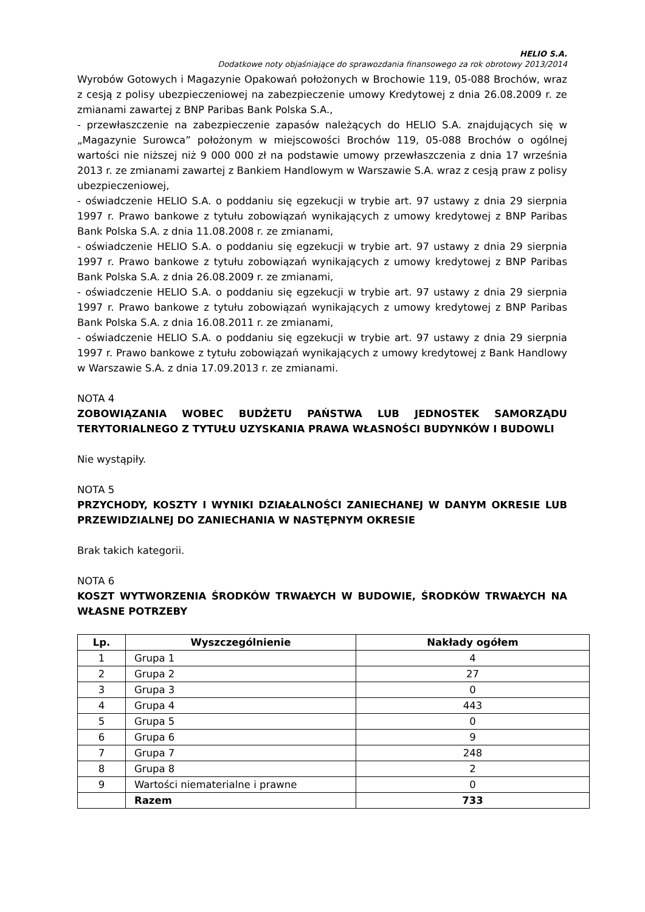HELIO S.A.
Dodatkowe noty objaśniające do sprawozdania finansowego za rok obrotowy 2013/2014
Wyrobów Gotowych i Magazynie Opakowań położonych w Brochowie 119, 05-088 Brochów, wraz z cesją z polisy ubezpieczeniowej na zabezpieczenie umowy Kredytowej z dnia 26.08.2009 r. ze zmianami zawartej z BNP Paribas Bank Polska S.A.,
- przewłaszczenie na zabezpieczenie zapasów należących do HELIO S.A. znajdujących się w „Magazynie Surowca” położonym w miejscowości Brochów 119, 05-088 Brochów o ogólnej wartości nie niższej niż 9 000 000 zł na podstawie umowy przewłaszczenia z dnia 17 września 2013 r. ze zmianami zawartej z Bankiem Handlowym w Warszawie S.A. wraz z cesją praw z polisy ubezpieczeniowej,
- oświadczenie HELIO S.A. o poddaniu się egzekucji w trybie art. 97 ustawy z dnia 29 sierpnia 1997 r. Prawo bankowe z tytułu zobowiązań wynikających z umowy kredytowej z BNP Paribas Bank Polska S.A. z dnia 11.08.2008 r. ze zmianami,
- oświadczenie HELIO S.A. o poddaniu się egzekucji w trybie art. 97 ustawy z dnia 29 sierpnia 1997 r. Prawo bankowe z tytułu zobowiązań wynikających z umowy kredytowej z BNP Paribas Bank Polska S.A. z dnia 26.08.2009 r. ze zmianami,
- oświadczenie HELIO S.A. o poddaniu się egzekucji w trybie art. 97 ustawy z dnia 29 sierpnia 1997 r. Prawo bankowe z tytułu zobowiązań wynikających z umowy kredytowej z BNP Paribas Bank Polska S.A. z dnia 16.08.2011 r. ze zmianami,
- oświadczenie HELIO S.A. o poddaniu się egzekucji w trybie art. 97 ustawy z dnia 29 sierpnia 1997 r. Prawo bankowe z tytułu zobowiązań wynikających z umowy kredytowej z Bank Handlowy w Warszawie S.A. z dnia 17.09.2013 r. ze zmianami.
NOTA 4
ZOBOWIĄZANIA WOBEC BUDŻETU PAŃSTWA LUB JEDNOSTEK SAMORZĄDU TERYTORIALNEGO Z TYTUŁU UZYSKANIA PRAWA WŁASNOŚCI BUDYNKÓW I BUDOWLI
Nie wystąpiły.
NOTA 5
PRZYCHODY, KOSZTY I WYNIKI DZIAŁALNOŚCI ZANIECHANEJ W DANYM OKRESIE LUB PRZEWIDZIALNEJ DO ZANIECHANIA W NASTĘPNYM OKRESIE
Brak takich kategorii.
NOTA 6
KOSZT WYTWORZENIA ŚRODKÓW TRWAŁYCH W BUDOWIE, ŚRODKÓW TRWAŁYCH NA WŁASNE POTRZEBY
| Lp. | Wyszczególnienie | Nakłady ogółem |
| --- | --- | --- |
| 1 | Grupa 1 | 4 |
| 2 | Grupa 2 | 27 |
| 3 | Grupa 3 | 0 |
| 4 | Grupa 4 | 443 |
| 5 | Grupa 5 | 0 |
| 6 | Grupa 6 | 9 |
| 7 | Grupa 7 | 248 |
| 8 | Grupa 8 | 2 |
| 9 | Wartości niematerialne i prawne | 0 |
| | Razem | 733 |